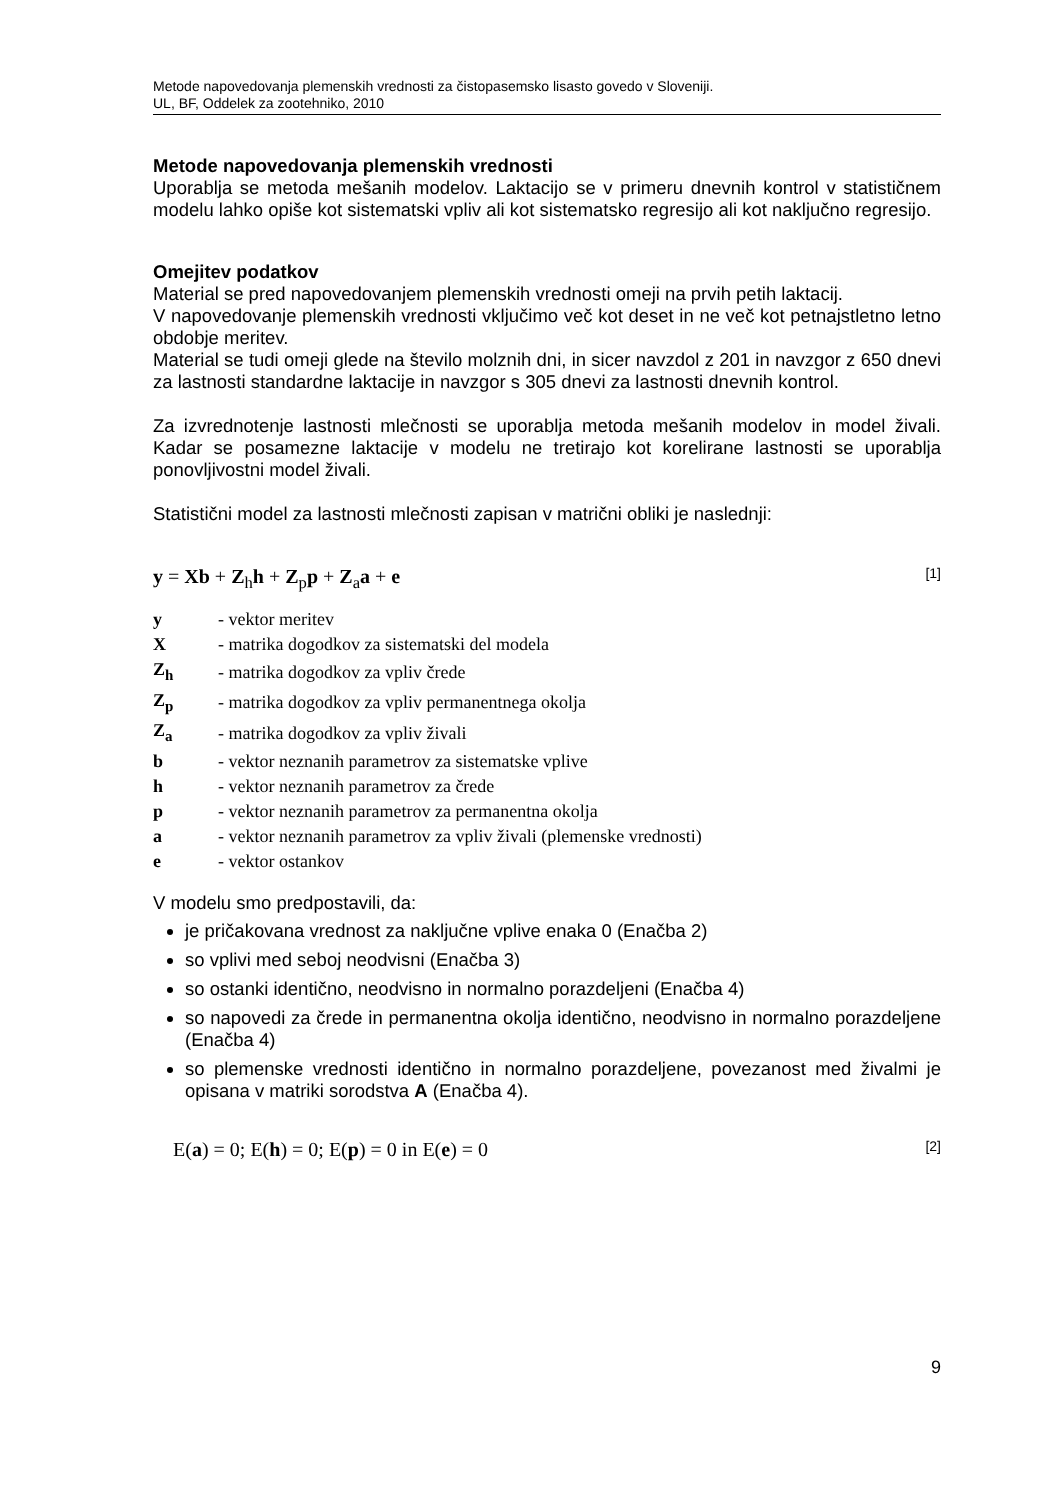Metode napovedovanja plemenskih vrednosti za čistopasemsko lisasto govedo v Sloveniji.
UL, BF, Oddelek za zootehniko, 2010
Metode napovedovanja plemenskih vrednosti
Uporablja se metoda mešanih modelov. Laktacijo se v primeru dnevnih kontrol v statističnem modelu lahko opiše kot sistematski vpliv ali kot sistematsko regresijo ali kot naključno regresijo.
Omejitev podatkov
Material se pred napovedovanjem plemenskih vrednosti omeji na prvih petih laktacij.
V napovedovanje plemenskih vrednosti vključimo več kot deset in ne več kot petnajstletno letno obdobje meritev.
Material se tudi omeji glede na število molznih dni, in sicer navzdol z 201 in navzgor z 650 dnevi za lastnosti standardne laktacije in navzgor s 305 dnevi za lastnosti dnevnih kontrol.
Za izvrednotenje lastnosti mlečnosti se uporablja metoda mešanih modelov in model živali. Kadar se posamezne laktacije v modelu ne tretirajo kot korelirane lastnosti se uporablja ponovljivostni model živali.
Statistični model za lastnosti mlečnosti zapisan v matrični obliki je naslednji:
y = Xb + Z<sub>h</sub>h + Z<sub>p</sub>p + Z<sub>a</sub>a + e [1]
| y | - vektor meritev |
| X | - matrika dogodkov za sistematski del modela |
| Z<sub>h</sub> | - matrika dogodkov za vpliv črede |
| Z<sub>p</sub> | - matrika dogodkov za vpliv permanentnega okolja |
| Z<sub>a</sub> | - matrika dogodkov za vpliv živali |
| b | - vektor neznanih parametrov za sistematske vplive |
| h | - vektor neznanih parametrov za črede |
| p | - vektor neznanih parametrov za permanentna okolja |
| a | - vektor neznanih parametrov za vpliv živali (plemenske vrednosti) |
| e | - vektor ostankov |
V modelu smo predpostavili, da:
je pričakovana vrednost za naključne vplive enaka 0 (Enačba 2)
so vplivi med seboj neodvisni (Enačba 3)
so ostanki identično, neodvisno in normalno porazdeljeni (Enačba 4)
so napovedi za črede in permanentna okolja identično, neodvisno in normalno porazdeljene (Enačba 4)
so plemenske vrednosti identično in normalno porazdeljene, povezanost med živalmi je opisana v matriki sorodstva A (Enačba 4).
E(a) = 0; E(h) = 0; E(p) = 0 in E(e) = 0 [2]
9